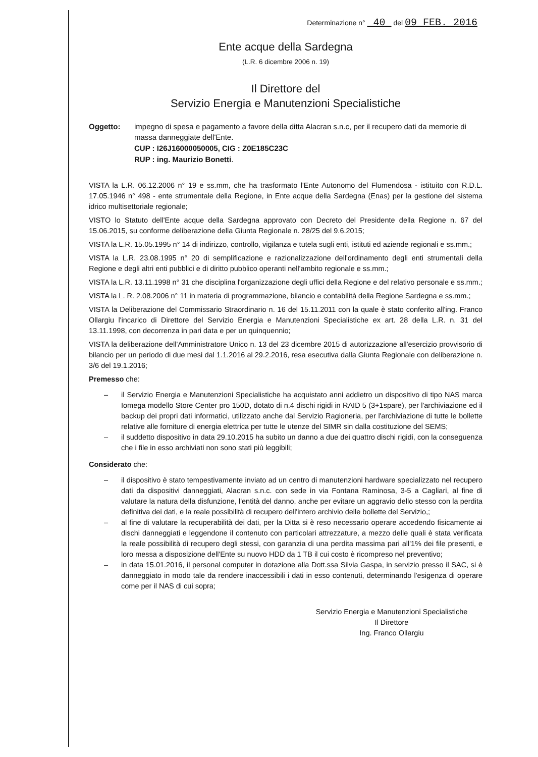Determinazione n° 40 del 09 FEB. 2016
Ente acque della Sardegna
(L.R. 6 dicembre 2006 n. 19)
Il Direttore del
Servizio Energia e Manutenzioni Specialistiche
Oggetto: impegno di spesa e pagamento a favore della ditta Alacran s.n.c, per il recupero dati da memorie di massa danneggiate dell'Ente.
CUP : I26J16000050005, CIG : Z0E185C23C
RUP : ing. Maurizio Bonetti.
VISTA la L.R. 06.12.2006 n° 19 e ss.mm, che ha trasformato l'Ente Autonomo del Flumendosa - istituito con R.D.L. 17.05.1946 n° 498 - ente strumentale della Regione, in Ente acque della Sardegna (Enas) per la gestione del sistema idrico multisettoriale regionale;
VISTO lo Statuto dell'Ente acque della Sardegna approvato con Decreto del Presidente della Regione n. 67 del 15.06.2015, su conforme deliberazione della Giunta Regionale n. 28/25 del 9.6.2015;
VISTA la L.R. 15.05.1995 n° 14 di indirizzo, controllo, vigilanza e tutela sugli enti, istituti ed aziende regionali e ss.mm.;
VISTA la L.R. 23.08.1995 n° 20 di semplificazione e razionalizzazione dell'ordinamento degli enti strumentali della Regione e degli altri enti pubblici e di diritto pubblico operanti nell'ambito regionale e ss.mm.;
VISTA la L.R. 13.11.1998 n° 31 che disciplina l'organizzazione degli uffici della Regione e del relativo personale e ss.mm.;
VISTA la L. R. 2.08.2006 n° 11 in materia di programmazione, bilancio e contabilità della Regione Sardegna e ss.mm.;
VISTA la Deliberazione del Commissario Straordinario n. 16 del 15.11.2011 con la quale è stato conferito all'ing. Franco Ollargiu l'incarico di Direttore del Servizio Energia e Manutenzioni Specialistiche ex art. 28 della L.R. n. 31 del 13.11.1998, con decorrenza in pari data e per un quinquennio;
VISTA la deliberazione dell'Amministratore Unico n. 13 del 23 dicembre 2015 di autorizzazione all'esercizio provvisorio di bilancio per un periodo di due mesi dal 1.1.2016 al 29.2.2016, resa esecutiva dalla Giunta Regionale con deliberazione n. 3/6 del 19.1.2016;
Premesso che:
– il Servizio Energia e Manutenzioni Specialistiche ha acquistato anni addietro un dispositivo di tipo NAS marca Iomega modello Store Center pro 150D, dotato di n.4 dischi rigidi in RAID 5 (3+1spare), per l'archiviazione ed il backup dei propri dati informatici, utilizzato anche dal Servizio Ragioneria, per l'archiviazione di tutte le bollette relative alle forniture di energia elettrica per tutte le utenze del SIMR sin dalla costituzione del SEMS;
– il suddetto dispositivo in data 29.10.2015 ha subito un danno a due dei quattro dischi rigidi, con la conseguenza che i file in esso archiviati non sono stati più leggibili;
Considerato che:
– il dispositivo è stato tempestivamente inviato ad un centro di manutenzioni hardware specializzato nel recupero dati da dispositivi danneggiati, Alacran s.n.c. con sede in via Fontana Raminosa, 3-5 a Cagliari, al fine di valutare la natura della disfunzione, l'entità del danno, anche per evitare un aggravio dello stesso con la perdita definitiva dei dati, e la reale possibilità di recupero dell'intero archivio delle bollette del Servizio,;
– al fine di valutare la recuperabilità dei dati, per la Ditta si è reso necessario operare accedendo fisicamente ai dischi danneggiati e leggendone il contenuto con particolari attrezzature, a mezzo delle quali è stata verificata la reale possibilità di recupero degli stessi, con garanzia di una perdita massima pari all'1% dei file presenti, e loro messa a disposizione dell'Ente su nuovo HDD da 1 TB il cui costo è ricompreso nel preventivo;
– in data 15.01.2016, il personal computer in dotazione alla Dott.ssa Silvia Gaspa, in servizio presso il SAC, si è danneggiato in modo tale da rendere inaccessibili i dati in esso contenuti, determinando l'esigenza di operare come per il NAS di cui sopra;
Servizio Energia e Manutenzioni Specialistiche
Il Direttore
Ing. Franco Ollargiu